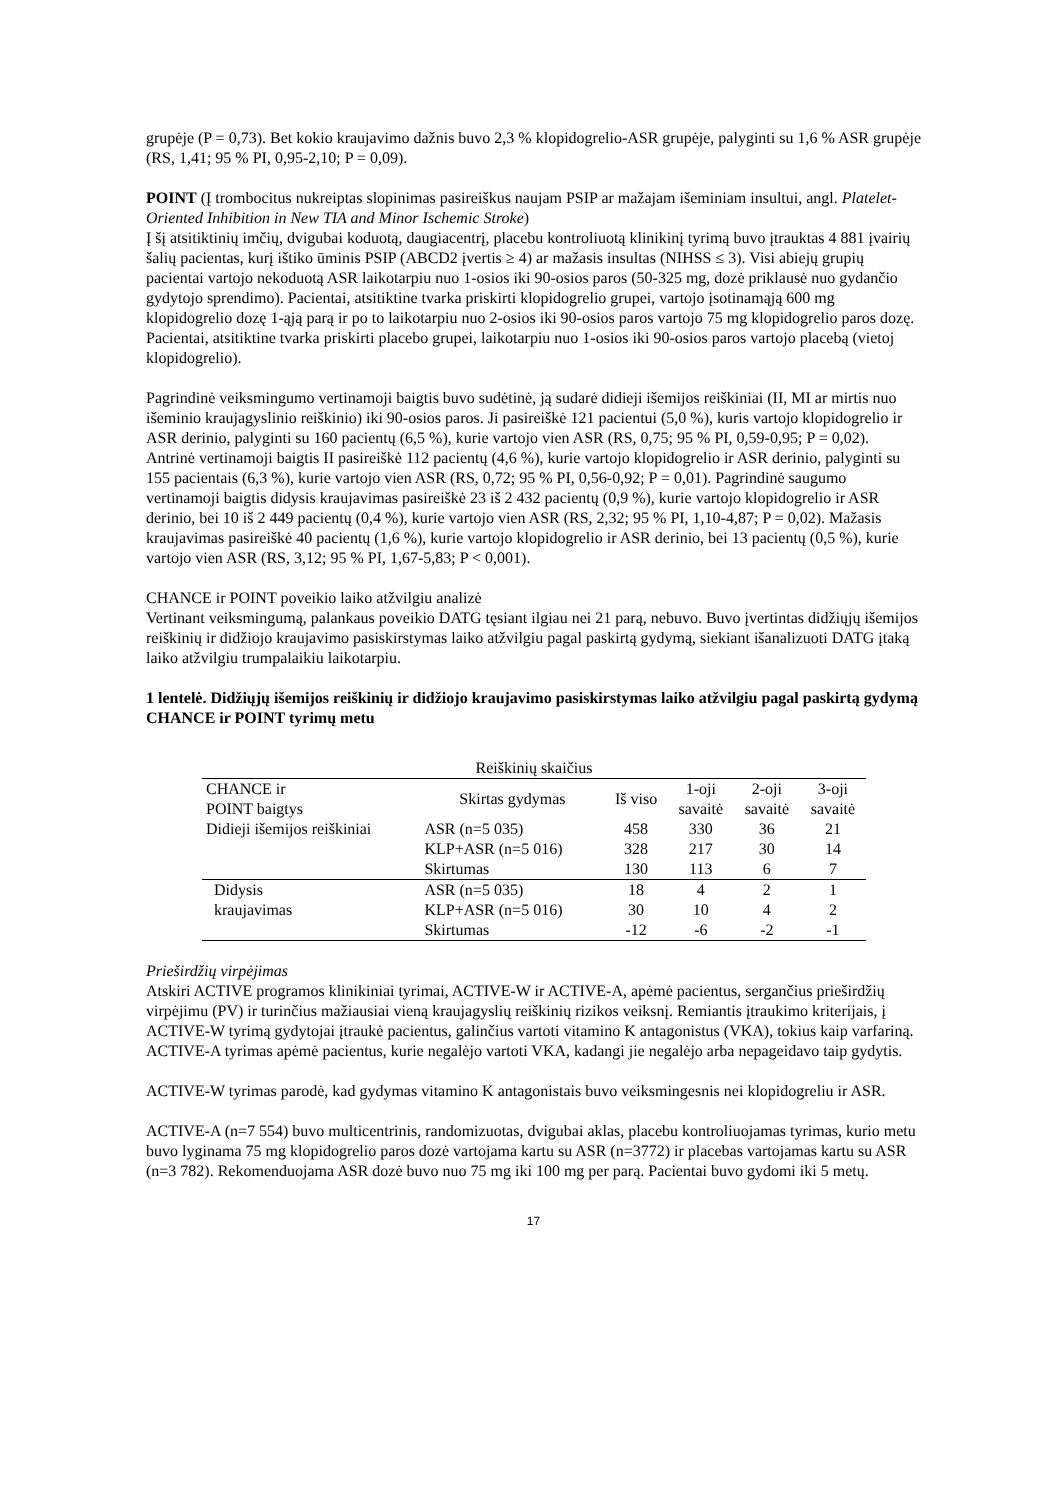grupėje (P = 0,73). Bet kokio kraujavimo dažnis buvo 2,3 % klopidogrelio-ASR grupėje, palyginti su 1,6 % ASR grupėje (RS, 1,41; 95 % PI, 0,95-2,10; P = 0,09).
POINT (Į trombocitus nukreiptas slopinimas pasireiškus naujam PSIP ar mažajam išeminiam insultui, angl. Platelet-Oriented Inhibition in New TIA and Minor Ischemic Stroke)
Į šį atsitiktinių imčių, dvigubai koduotą, daugiacentrį, placebu kontroliuotą klinikinį tyrimą buvo įtrauktas 4 881 įvairių šalių pacientas, kurį ištiko ūminis PSIP (ABCD2 įvertis ≥ 4) ar mažasis insultas (NIHSS ≤ 3). Visi abiejų grupių pacientai vartojo nekoduotą ASR laikotarpiu nuo 1-osios iki 90-osios paros (50-325 mg, dozė priklausė nuo gydančio gydytojo sprendimo). Pacientai, atsitiktine tvarka priskirti klopidogrelio grupei, vartojo įsotinamąją 600 mg klopidogrelio dozę 1-ąją parą ir po to laikotarpiu nuo 2-osios iki 90-osios paros vartojo 75 mg klopidogrelio paros dozę. Pacientai, atsitiktine tvarka priskirti placebo grupei, laikotarpiu nuo 1-osios iki 90-osios paros vartojo placebą (vietoj klopidogrelio).
Pagrindinė veiksmingumo vertinamoji baigtis buvo sudėtinė, ją sudarė didieji išemijos reiškiniai (II, MI ar mirtis nuo išeminio kraujagyslinio reiškinio) iki 90-osios paros. Ji pasireiškė 121 pacientui (5,0 %), kuris vartojo klopidogrelio ir ASR derinio, palyginti su 160 pacientų (6,5 %), kurie vartojo vien ASR (RS, 0,75; 95 % PI, 0,59-0,95; P = 0,02). Antrinė vertinamoji baigtis II pasireiškė 112 pacientų (4,6 %), kurie vartojo klopidogrelio ir ASR derinio, palyginti su 155 pacientais (6,3 %), kurie vartojo vien ASR (RS, 0,72; 95 % PI, 0,56-0,92; P = 0,01). Pagrindinė saugumo vertinamoji baigtis didysis kraujavimas pasireiškė 23 iš 2 432 pacientų (0,9 %), kurie vartojo klopidogrelio ir ASR derinio, bei 10 iš 2 449 pacientų (0,4 %), kurie vartojo vien ASR (RS, 2,32; 95 % PI, 1,10-4,87; P = 0,02). Mažasis kraujavimas pasireiškė 40 pacientų (1,6 %), kurie vartojo klopidogrelio ir ASR derinio, bei 13 pacientų (0,5 %), kurie vartojo vien ASR (RS, 3,12; 95 % PI, 1,67-5,83; P < 0,001).
CHANCE ir POINT poveikio laiko atžvilgiu analizė
Vertinant veiksmingumą, palankaus poveikio DATG tęsiant ilgiau nei 21 parą, nebuvo. Buvo įvertintas didžiųjų išemijos reiškinių ir didžiojo kraujavimo pasiskirstymas laiko atžvilgiu pagal paskirtą gydymą, siekiant išanalizuoti DATG įtaką laiko atžvilgiu trumpalaikiu laikotarpiu.
1 lentelė. Didžiųjų išemijos reiškinių ir didžiojo kraujavimo pasiskirstymas laiko atžvilgiu pagal paskirtą gydymą CHANCE ir POINT tyrimų metu
| Reiškinių skaičius | | | | | |
| --- | --- | --- | --- | --- | --- |
| CHANCE ir POINT baigtys | Skirtas gydymas | Iš viso | 1-oji savaitė | 2-oji savaitė | 3-oji savaitė |
| Didieji išemijos reiškiniai | ASR (n=5 035) | 458 | 330 | 36 | 21 |
| | KLP+ASR (n=5 016) | 328 | 217 | 30 | 14 |
| | Skirtumas | 130 | 113 | 6 | 7 |
| Didysis kraujavimas | ASR (n=5 035) | 18 | 4 | 2 | 1 |
| | KLP+ASR (n=5 016) | 30 | 10 | 4 | 2 |
| | Skirtumas | -12 | -6 | -2 | -1 |
Prieširdžių virpėjimas
Atskiri ACTIVE programos klinikiniai tyrimai, ACTIVE-W ir ACTIVE-A, apėmė pacientus, sergančius prieširdžių virpėjimu (PV) ir turinčius mažiausiai vieną kraujagyslių reiškinių rizikos veiksnį. Remiantis įtraukimo kriterijais, į ACTIVE-W tyrimą gydytojai įtraukė pacientus, galinčius vartoti vitamino K antagonistus (VKA), tokius kaip varfariną. ACTIVE-A tyrimas apėmė pacientus, kurie negalėjo vartoti VKA, kadangi jie negalėjo arba nepageidavo taip gydytis.
ACTIVE-W tyrimas parodė, kad gydymas vitamino K antagonistais buvo veiksmingesnis nei klopidogreliu ir ASR.
ACTIVE-A (n=7 554) buvo multicentrinis, randomizuotas, dvigubai aklas, placebu kontroliuojamas tyrimas, kurio metu buvo lyginama 75 mg klopidogrelio paros dozė vartojama kartu su ASR (n=3772) ir placebas vartojamas kartu su ASR (n=3 782). Rekomenduojama ASR dozė buvo nuo 75 mg iki 100 mg per parą. Pacientai buvo gydomi iki 5 metų.
17